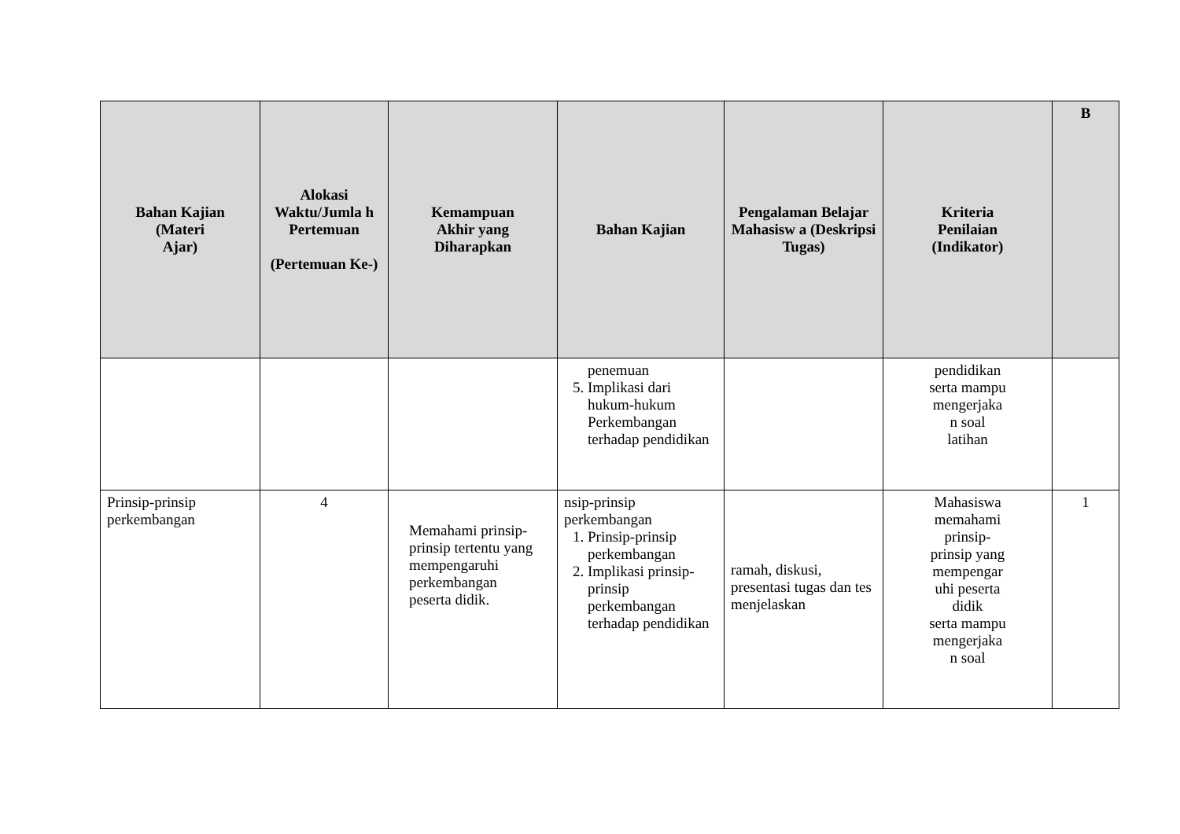| Bahan Kajian (Materi Ajar) | Alokasi Waktu/Jumla h Pertemuan (Pertemuan Ke-) | Kemampuan Akhir yang Diharapkan | Bahan Kajian | Pengalaman Belajar Mahasisw a (Deskripsi Tugas) | Kriteria Penilaian (Indikator) | B |
| --- | --- | --- | --- | --- | --- | --- |
| | | | penemuan 5. Implikasi dari hukum-hukum Perkembangan terhadap pendidikan | | pendidikan serta mampu mengerjaka n soal latihan | |
| Prinsip-prinsip perkembangan | 4 | Memahami prinsip-prinsip tertentu yang mempengaruhi perkembangan peserta didik. | nsip-prinsip perkembangan 1. Prinsip-prinsip perkembangan 2. Implikasi prinsip-prinsip perkembangan terhadap pendidikan | ramah, diskusi, presentasi tugas dan tes menjelaskan | Mahasiswa memahami prinsip- prinsip yang mempengar uhi peserta didik serta mampu mengerjaka n soal | 1 |